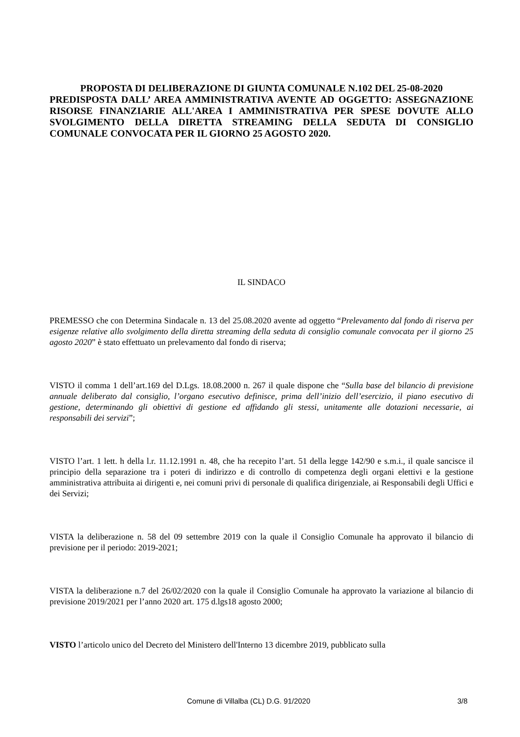PROPOSTA DI DELIBERAZIONE DI GIUNTA COMUNALE N.102 DEL 25-08-2020
PREDISPOSTA DALL’ AREA AMMINISTRATIVA AVENTE AD OGGETTO: ASSEGNAZIONE RISORSE FINANZIARIE ALL'AREA I AMMINISTRATIVA PER SPESE DOVUTE ALLO SVOLGIMENTO DELLA DIRETTA STREAMING DELLA SEDUTA DI CONSIGLIO COMUNALE CONVOCATA PER IL GIORNO 25 AGOSTO 2020.
IL SINDACO
PREMESSO che con Determina Sindacale n. 13 del 25.08.2020 avente ad oggetto “Prelevamento dal fondo di riserva per esigenze relative allo svolgimento della diretta streaming della seduta di consiglio comunale convocata per il giorno 25 agosto 2020” è stato effettuato un prelevamento dal fondo di riserva;
VISTO il comma 1 dell’art.169 del D.Lgs. 18.08.2000 n. 267 il quale dispone che “Sulla base del bilancio di previsione annuale deliberato dal consiglio, l’organo esecutivo definisce, prima dell’inizio dell’esercizio, il piano esecutivo di gestione, determinando gli obiettivi di gestione ed affidando gli stessi, unitamente alle dotazioni necessarie, ai responsabili dei servizi”;
VISTO l’art. 1 lett. h della l.r. 11.12.1991 n. 48, che ha recepito l’art. 51 della legge 142/90 e s.m.i., il quale sancisce il principio della separazione tra i poteri di indirizzo e di controllo di competenza degli organi elettivi e la gestione amministrativa attribuita ai dirigenti e, nei comuni privi di personale di qualifica dirigenziale, ai Responsabili degli Uffici e dei Servizi;
VISTA la deliberazione n. 58 del 09 settembre 2019 con la quale il Consiglio Comunale ha approvato il bilancio di previsione per il periodo: 2019-2021;
VISTA la deliberazione n.7 del 26/02/2020 con la quale il Consiglio Comunale ha approvato la variazione al bilancio di previsione 2019/2021 per l’anno 2020 art. 175 d.lgs18 agosto 2000;
VISTO l’articolo unico del Decreto del Ministero dell'Interno 13 dicembre 2019, pubblicato sulla
Comune di Villalba (CL) D.G. 91/2020 3/8